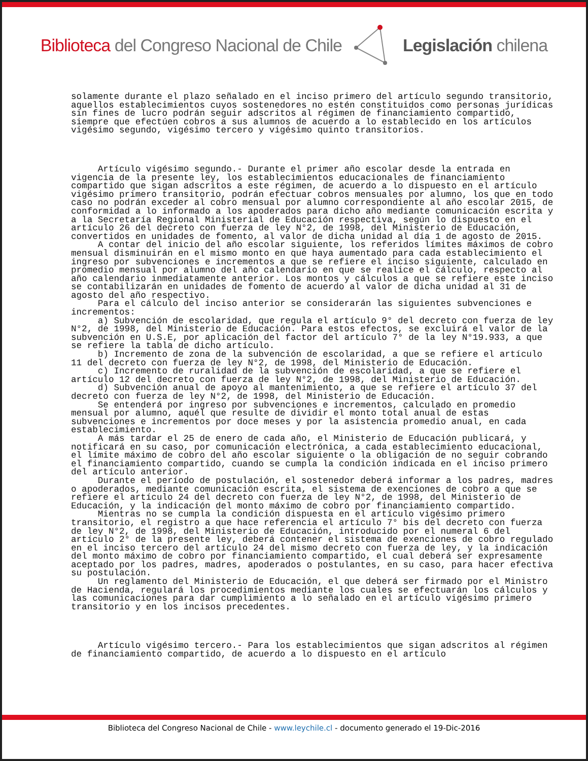Biblioteca del Congreso Nacional de Chile Legislación chilena
solamente durante el plazo señalado en el inciso primero del artículo segundo transitorio, aquellos establecimientos cuyos sostenedores no estén constituidos como personas jurídicas sin fines de lucro podrán seguir adscritos al régimen de financiamiento compartido, siempre que efectúen cobros a sus alumnos de acuerdo a lo establecido en los artículos vigésimo segundo, vigésimo tercero y vigésimo quinto transitorios.
Artículo vigésimo segundo.- Durante el primer año escolar desde la entrada en vigencia de la presente ley, los establecimientos educacionales de financiamiento compartido que sigan adscritos a este régimen, de acuerdo a lo dispuesto en el artículo vigésimo primero transitorio, podrán efectuar cobros mensuales por alumno, los que en todo caso no podrán exceder al cobro mensual por alumno correspondiente al año escolar 2015, de conformidad a lo informado a los apoderados para dicho año mediante comunicación escrita y a la Secretaría Regional Ministerial de Educación respectiva, según lo dispuesto en el artículo 26 del decreto con fuerza de ley N°2, de 1998, del Ministerio de Educación, convertidos en unidades de fomento, al valor de dicha unidad al día 1 de agosto de 2015.
A contar del inicio del año escolar siguiente, los referidos límites máximos de cobro mensual disminuirán en el mismo monto en que haya aumentado para cada establecimiento el ingreso por subvenciones e incrementos a que se refiere el inciso siguiente, calculado en promedio mensual por alumno del año calendario en que se realice el cálculo, respecto al año calendario inmediatamente anterior. Los montos y cálculos a que se refiere este inciso se contabilizarán en unidades de fomento de acuerdo al valor de dicha unidad al 31 de agosto del año respectivo.
Para el cálculo del inciso anterior se considerarán las siguientes subvenciones e incrementos:
a) Subvención de escolaridad, que regula el artículo 9° del decreto con fuerza de ley N°2, de 1998, del Ministerio de Educación. Para estos efectos, se excluirá el valor de la subvención en U.S.E, por aplicación del factor del artículo 7° de la ley N°19.933, a que se refiere la tabla de dicho artículo.
b) Incremento de zona de la subvención de escolaridad, a que se refiere el artículo 11 del decreto con fuerza de ley N°2, de 1998, del Ministerio de Educación.
c) Incremento de ruralidad de la subvención de escolaridad, a que se refiere el artículo 12 del decreto con fuerza de ley N°2, de 1998, del Ministerio de Educación.
d) Subvención anual de apoyo al mantenimiento, a que se refiere el artículo 37 del decreto con fuerza de ley N°2, de 1998, del Ministerio de Educación.
Se entenderá por ingreso por subvenciones e incrementos, calculado en promedio mensual por alumno, aquél que resulte de dividir el monto total anual de estas subvenciones e incrementos por doce meses y por la asistencia promedio anual, en cada establecimiento.
A más tardar el 25 de enero de cada año, el Ministerio de Educación publicará, y notificará en su caso, por comunicación electrónica, a cada establecimiento educacional, el límite máximo de cobro del año escolar siguiente o la obligación de no seguir cobrando el financiamiento compartido, cuando se cumpla la condición indicada en el inciso primero del artículo anterior.
Durante el período de postulación, el sostenedor deberá informar a los padres, madres o apoderados, mediante comunicación escrita, el sistema de exenciones de cobro a que se refiere el artículo 24 del decreto con fuerza de ley N°2, de 1998, del Ministerio de Educación, y la indicación del monto máximo de cobro por financiamiento compartido.
Mientras no se cumpla la condición dispuesta en el artículo vigésimo primero transitorio, el registro a que hace referencia el artículo 7° bis del decreto con fuerza de ley N°2, de 1998, del Ministerio de Educación, introducido por el numeral 6 del artículo 2° de la presente ley, deberá contener el sistema de exenciones de cobro regulado en el inciso tercero del artículo 24 del mismo decreto con fuerza de ley, y la indicación del monto máximo de cobro por financiamiento compartido, el cual deberá ser expresamente aceptado por los padres, madres, apoderados o postulantes, en su caso, para hacer efectiva su postulación.
Un reglamento del Ministerio de Educación, el que deberá ser firmado por el Ministro de Hacienda, regulará los procedimientos mediante los cuales se efectuarán los cálculos y las comunicaciones para dar cumplimiento a lo señalado en el artículo vigésimo primero transitorio y en los incisos precedentes.
Artículo vigésimo tercero.- Para los establecimientos que sigan adscritos al régimen de financiamiento compartido, de acuerdo a lo dispuesto en el artículo
Biblioteca del Congreso Nacional de Chile - www.leychile.cl - documento generado el 19-Dic-2016